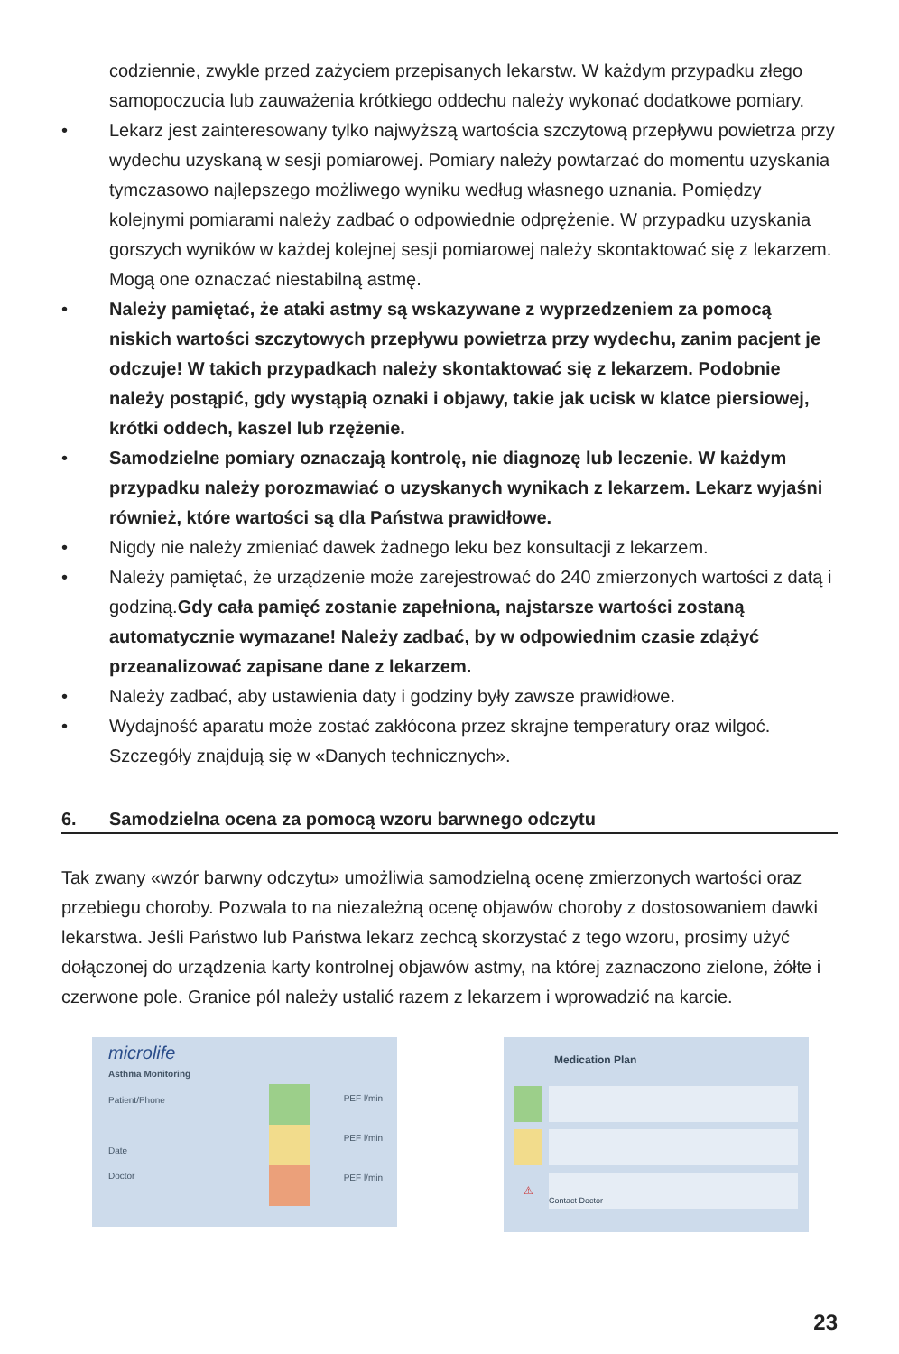codziennie, zwykle przed zażyciem przepisanych lekarstw. W każdym przypadku złego samopoczucia lub zauważenia krótkiego oddechu należy wykonać dodatkowe pomiary.
• Lekarz jest zainteresowany tylko najwyższą wartościa szczytową przepływu powietrza przy wydechu uzyskaną w sesji pomiarowej. Pomiary należy powtarzać do momentu uzyskania tymczasowo najlepszego możliwego wyniku według własnego uznania. Pomiędzy kolejnymi pomiarami należy zadbać o odpowiednie odprężenie. W przypadku uzyskania gorszych wyników w każdej kolejnej sesji pomiarowej należy skontaktować się z lekarzem. Mogą one oznaczać niestabilną astmę.
• Należy pamiętać, że ataki astmy są wskazywane z wyprzedzeniem za pomocą niskich wartości szczytowych przepływu powietrza przy wydechu, zanim pacjent je odczuje! W takich przypadkach należy skontaktować się z lekarzem. Podobnie należy postąpić, gdy wystąpią oznaki i objawy, takie jak ucisk w klatce piersiowej, krótki oddech, kaszel lub rzężenie.
• Samodzielne pomiary oznaczają kontrolę, nie diagnozę lub leczenie. W każdym przypadku należy porozmawiać o uzyskanych wynikach z lekarzem. Lekarz wyjaśni również, które wartości są dla Państwa prawidłowe.
• Nigdy nie należy zmieniać dawek żadnego leku bez konsultacji z lekarzem.
• Należy pamiętać, że urządzenie może zarejestrować do 240 zmierzonych wartości z datą i godziną.Gdy cała pamięć zostanie zapełniona, najstarsze wartości zostaną automatycznie wymazane! Należy zadbać, by w odpowiednim czasie zdążyć przeanalizować zapisane dane z lekarzem.
• Należy zadbać, aby ustawienia daty i godziny były zawsze prawidłowe.
• Wydajność aparatu może zostać zakłócona przez skrajne temperatury oraz wilgoć. Szczegóły znajdują się w «Danych technicznych».
6. Samodzielna ocena za pomocą wzoru barwnego odczytu
Tak zwany «wzór barwny odczytu» umożliwia samodzielną ocenę zmierzonych wartości oraz przebiegu choroby. Pozwala to na niezależną ocenę objawów choroby z dostosowaniem dawki lekarstwa. Jeśli Państwo lub Państwa lekarz zechcą skorzystać z tego wzoru, prosimy użyć dołączonej do urządzenia karty kontrolnej objawów astmy, na której zaznaczono zielone, żółte i czerwone pole. Granice pól należy ustalić razem z lekarzem i wprowadzić na karcie.
microlife
Asthma Monitoring
Patient/Phone
Date
Doctor
PEF l/min
PEF l/min
PEF l/min
Medication Plan
⚠
Contact Doctor
23